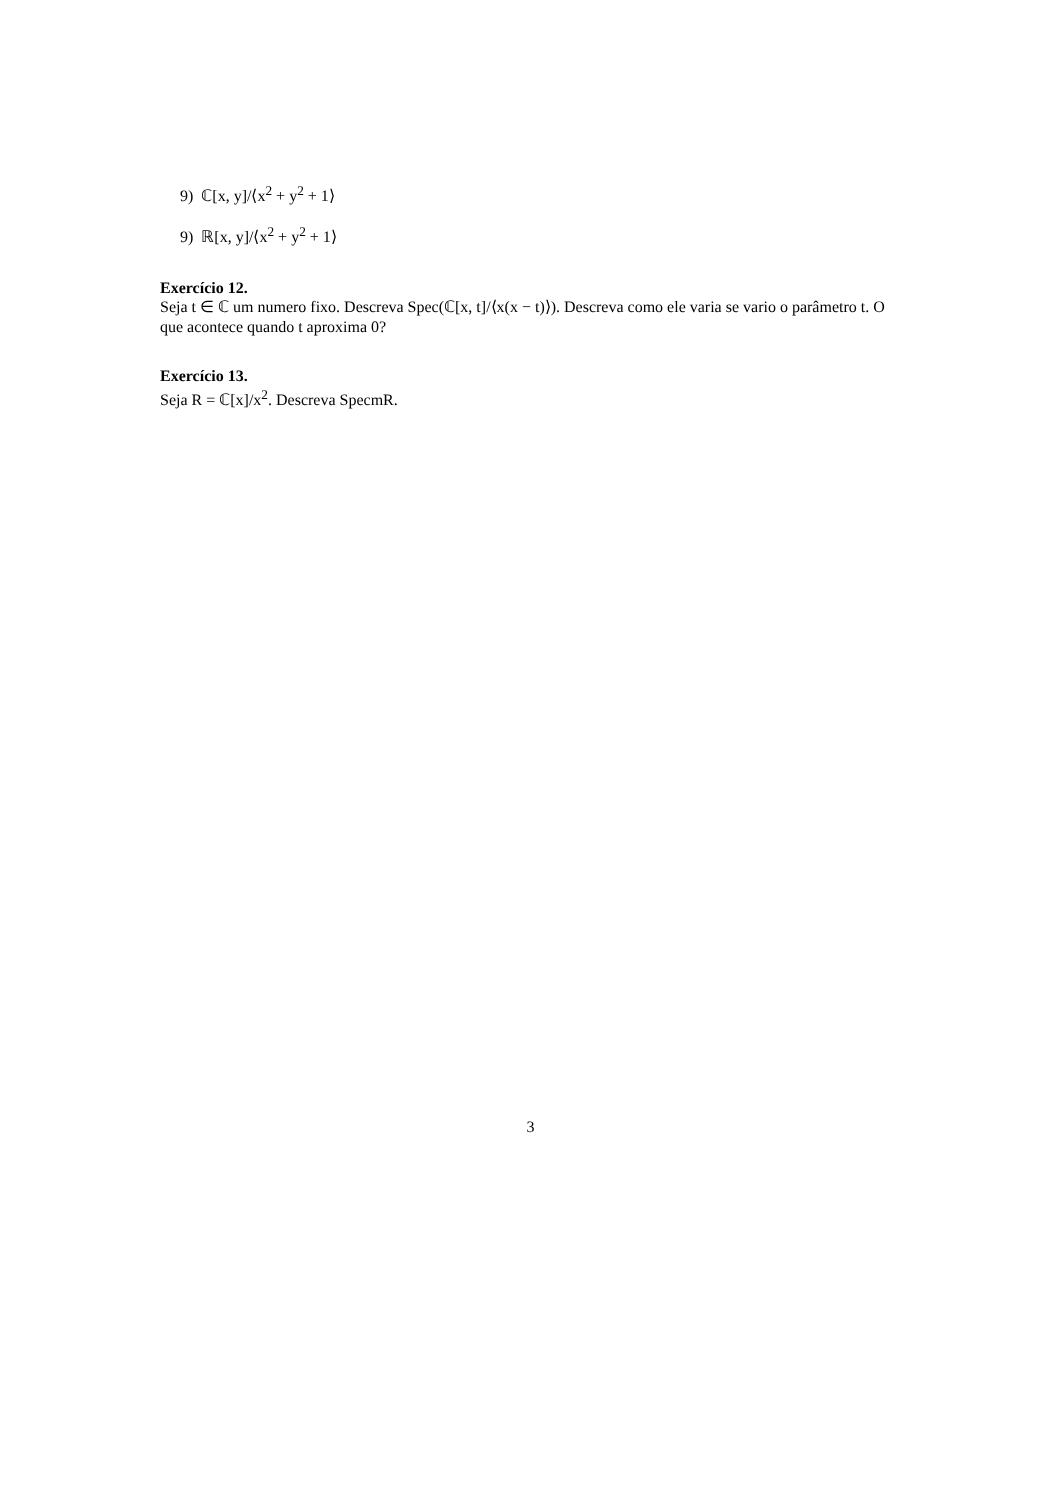9) ℂ[x, y]/⟨x<sup>2</sup> + y<sup>2</sup> + 1⟩
9) ℝ[x, y]/⟨x<sup>2</sup> + y<sup>2</sup> + 1⟩
Exercício 12.
Seja t ∈ ℂ um numero fixo. Descreva Spec(ℂ[x, t]/⟨x(x − t)⟩). Descreva como ele varia se vario o parâmetro t. O que acontece quando t aproxima 0?
Exercício 13.
Seja R = ℂ[x]/x<sup>2</sup>. Descreva SpecmR.
3